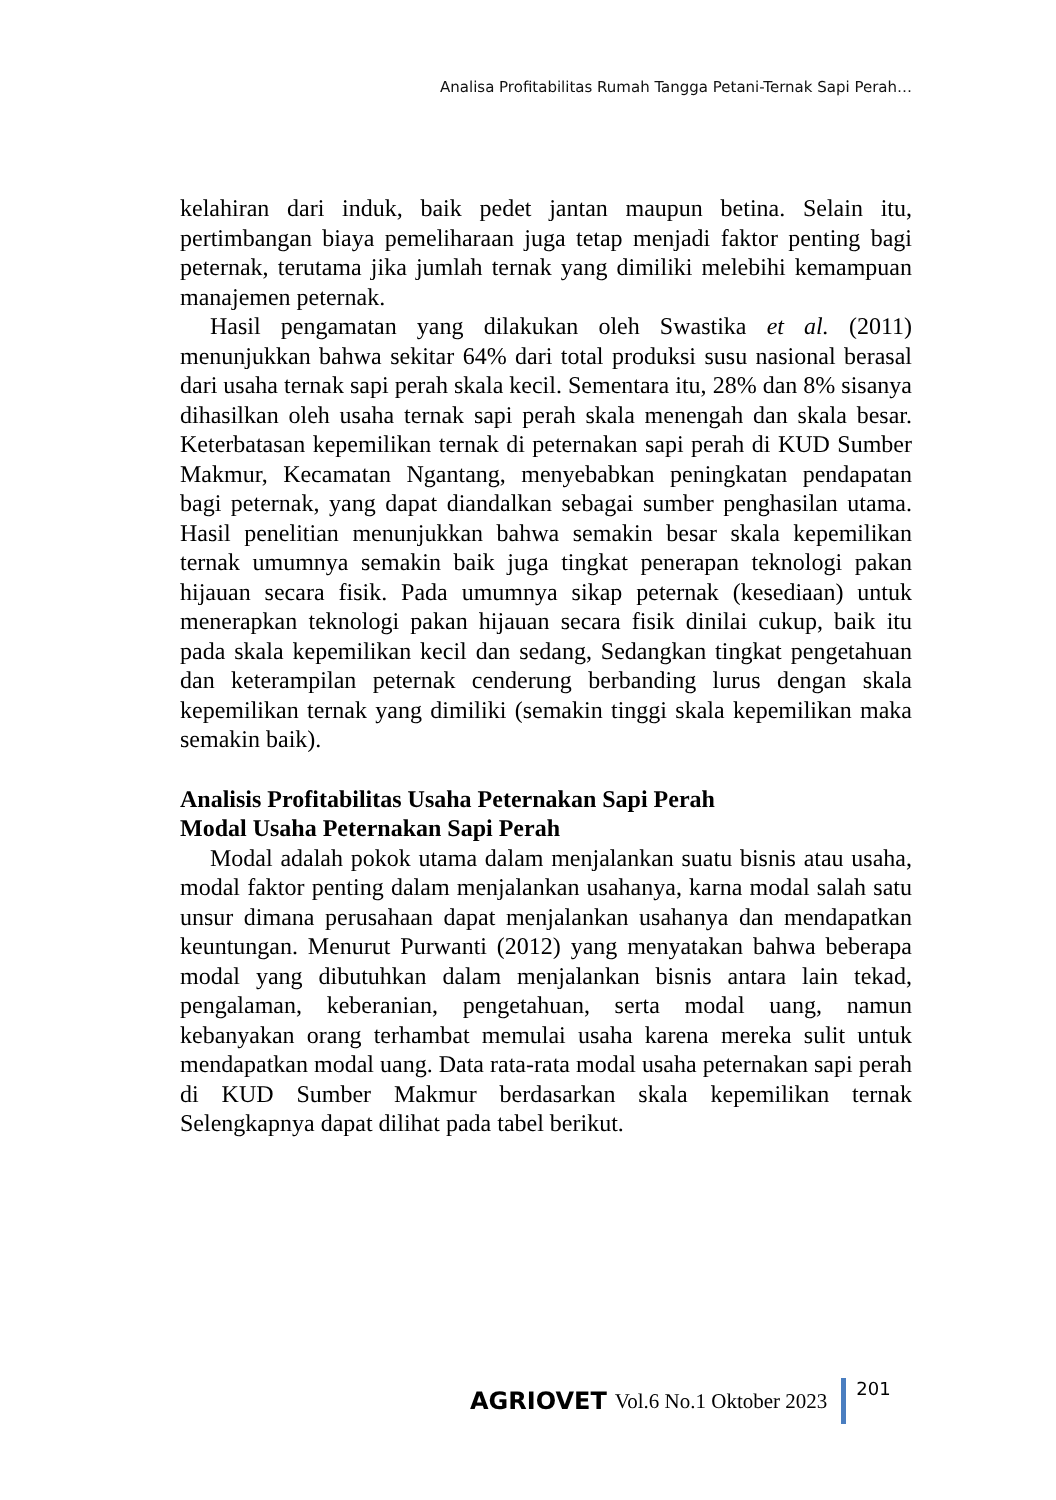Analisa Profitabilitas Rumah Tangga Petani-Ternak Sapi Perah…
kelahiran dari induk, baik pedet jantan maupun betina. Selain itu, pertimbangan biaya pemeliharaan juga tetap menjadi faktor penting bagi peternak, terutama jika jumlah ternak yang dimiliki melebihi kemampuan manajemen peternak.
Hasil pengamatan yang dilakukan oleh Swastika et al. (2011) menunjukkan bahwa sekitar 64% dari total produksi susu nasional berasal dari usaha ternak sapi perah skala kecil. Sementara itu, 28% dan 8% sisanya dihasilkan oleh usaha ternak sapi perah skala menengah dan skala besar. Keterbatasan kepemilikan ternak di peternakan sapi perah di KUD Sumber Makmur, Kecamatan Ngantang, menyebabkan peningkatan pendapatan bagi peternak, yang dapat diandalkan sebagai sumber penghasilan utama. Hasil penelitian menunjukkan bahwa semakin besar skala kepemilikan ternak umumnya semakin baik juga tingkat penerapan teknologi pakan hijauan secara fisik. Pada umumnya sikap peternak (kesediaan) untuk menerapkan teknologi pakan hijauan secara fisik dinilai cukup, baik itu pada skala kepemilikan kecil dan sedang, Sedangkan tingkat pengetahuan dan keterampilan peternak cenderung berbanding lurus dengan skala kepemilikan ternak yang dimiliki (semakin tinggi skala kepemilikan maka semakin baik).
Analisis Profitabilitas Usaha Peternakan Sapi Perah
Modal Usaha Peternakan Sapi Perah
Modal adalah pokok utama dalam menjalankan suatu bisnis atau usaha, modal faktor penting dalam menjalankan usahanya, karna modal salah satu unsur dimana perusahaan dapat menjalankan usahanya dan mendapatkan keuntungan. Menurut Purwanti (2012) yang menyatakan bahwa beberapa modal yang dibutuhkan dalam menjalankan bisnis antara lain tekad, pengalaman, keberanian, pengetahuan, serta modal uang, namun kebanyakan orang terhambat memulai usaha karena mereka sulit untuk mendapatkan modal uang. Data rata-rata modal usaha peternakan sapi perah di KUD Sumber Makmur berdasarkan skala kepemilikan ternak Selengkapnya dapat dilihat pada tabel berikut.
AGRIOVET Vol.6 No.1 Oktober 2023
201